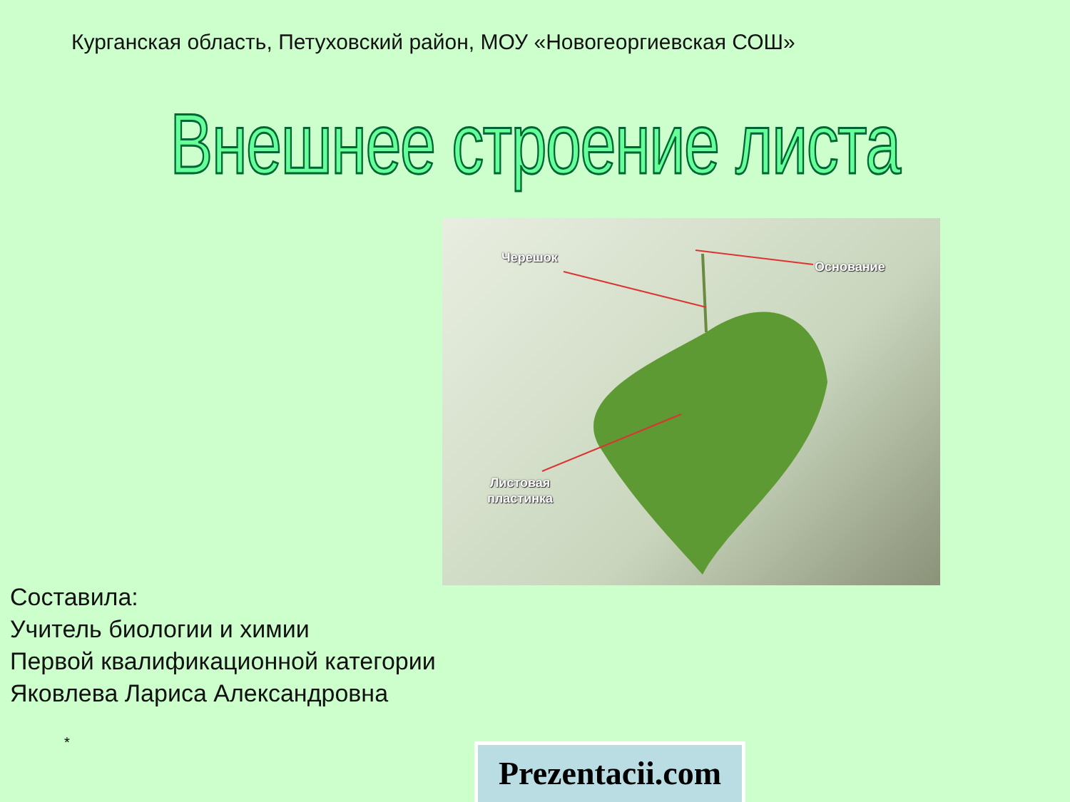Курганская область, Петуховский район, МОУ «Новогеоргиевская СОШ»
Внешнее строение листа
Черешок
Основание
Листовая
пластинка
Составила:
Учитель биологии и химии
Первой квалификационной категории
Яковлева Лариса Александровна
*
Prezentacii.com